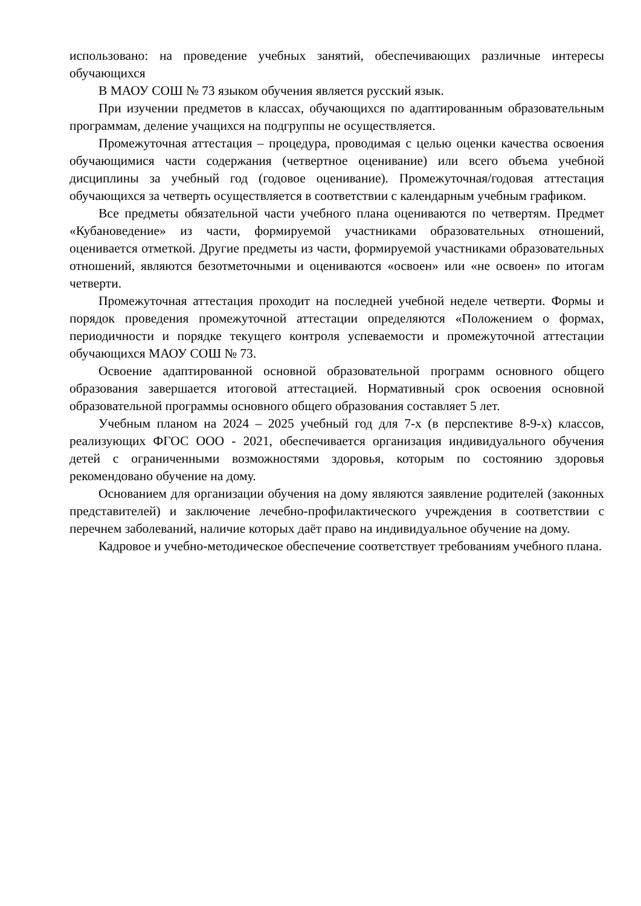использовано: на проведение учебных занятий, обеспечивающих различные интересы обучающихся
В МАОУ СОШ № 73 языком обучения является русский язык.
При изучении предметов в классах, обучающихся по адаптированным образовательным программам, деление учащихся на подгруппы не осуществляется.
Промежуточная аттестация – процедура, проводимая с целью оценки качества освоения обучающимися части содержания (четвертное оценивание) или всего объема учебной дисциплины за учебный год (годовое оценивание). Промежуточная/годовая аттестация обучающихся за четверть осуществляется в соответствии с календарным учебным графиком.
Все предметы обязательной части учебного плана оцениваются по четвертям. Предмет «Кубановедение» из части, формируемой участниками образовательных отношений, оценивается отметкой. Другие предметы из части, формируемой участниками образовательных отношений, являются безотметочными и оцениваются «освоен» или «не освоен» по итогам четверти.
Промежуточная аттестация проходит на последней учебной неделе четверти. Формы и порядок проведения промежуточной аттестации определяются «Положением о формах, периодичности и порядке текущего контроля успеваемости и промежуточной аттестации обучающихся МАОУ СОШ № 73.
Освоение адаптированной основной образовательной программ основного общего образования завершается итоговой аттестацией. Нормативный срок освоения основной образовательной программы основного общего образования составляет 5 лет.
Учебным планом на 2024 – 2025 учебный год для 7-х (в перспективе 8-9-х) классов, реализующих ФГОС ООО - 2021, обеспечивается организация индивидуального обучения детей с ограниченными возможностями здоровья, которым по состоянию здоровья рекомендовано обучение на дому.
Основанием для организации обучения на дому являются заявление родителей (законных представителей) и заключение лечебно-профилактического учреждения в соответствии с перечнем заболеваний, наличие которых даёт право на индивидуальное обучение на дому.
Кадровое и учебно-методическое обеспечение соответствует требованиям учебного плана.